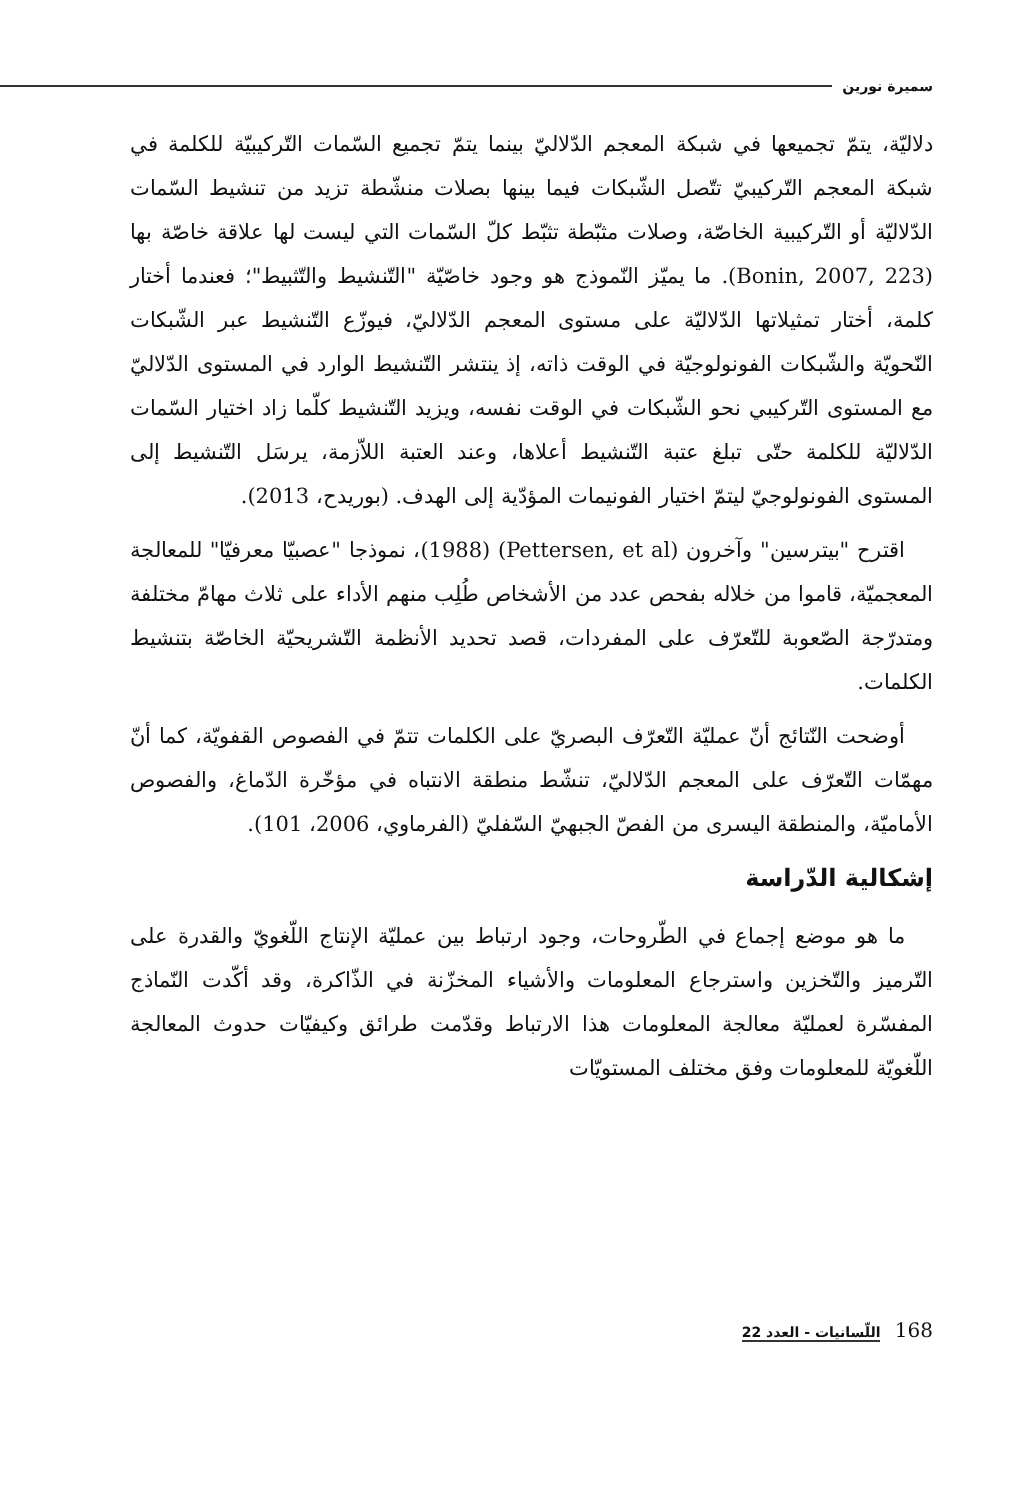سميرة نورين
دلاليّة، يتمّ تجميعها في شبكة المعجم الدّلاليّ بينما يتمّ تجميع السّمات التّركيبيّة للكلمة في شبكة المعجم التّركيبيّ تتّصل الشّبكات فيما بينها بصلات منشّطة تزيد من تنشيط السّمات الدّلاليّة أو التّركيبية الخاصّة، وصلات مثبّطة تثبّط كلّ السّمات التي ليست لها علاقة خاصّة بها (Bonin, 2007, 223). ما يميّز النّموذج هو وجود خاصّيّة "التّنشيط والتّثبيط"؛ فعندما أختار كلمة، أختار تمثيلاتها الدّلاليّة على مستوى المعجم الدّلاليّ، فيوزّع التّنشيط عبر الشّبكات النّحويّة والشّبكات الفونولوجيّة في الوقت ذاته، إذ ينتشر التّنشيط الوارد في المستوى الدّلاليّ مع المستوى التّركيبي نحو الشّبكات في الوقت نفسه، ويزيد التّنشيط كلّما زاد اختيار السّمات الدّلاليّة للكلمة حتّى تبلغ عتبة التّنشيط أعلاها، وعند العتبة اللاّزمة، يرسَل التّنشيط إلى المستوى الفونولوجيّ ليتمّ اختيار الفونيمات المؤدّية إلى الهدف. (بوريدح، 2013).
اقترح "بيترسين" وآخرون (Pettersen, et al) (1988)، نموذجا "عصبيّا معرفيّا" للمعالجة المعجميّة، قاموا من خلاله بفحص عدد من الأشخاص طُلِب منهم الأداء على ثلاث مهامّ مختلفة ومتدرّجة الصّعوبة للتّعرّف على المفردات، قصد تحديد الأنظمة التّشريحيّة الخاصّة بتنشيط الكلمات.
أوضحت النّتائج أنّ عمليّة التّعرّف البصريّ على الكلمات تتمّ في الفصوص القفويّة، كما أنّ مهمّات التّعرّف على المعجم الدّلاليّ، تنشّط منطقة الانتباه في مؤخّرة الدّماغ، والفصوص الأماميّة، والمنطقة اليسرى من الفصّ الجبهيّ السّفليّ (الفرماوي، 2006، 101).
إشكالية الدّراسة
ما هو موضع إجماع في الطّروحات، وجود ارتباط بين عمليّة الإنتاج اللّغويّ والقدرة على التّرميز والتّخزين واسترجاع المعلومات والأشياء المخزّنة في الذّاكرة، وقد أكّدت النّماذج المفسّرة لعمليّة معالجة المعلومات هذا الارتباط وقدّمت طرائق وكيفيّات حدوث المعالجة اللّغويّة للمعلومات وفق مختلف المستويّات
168 اللّسانيات - العدد 22